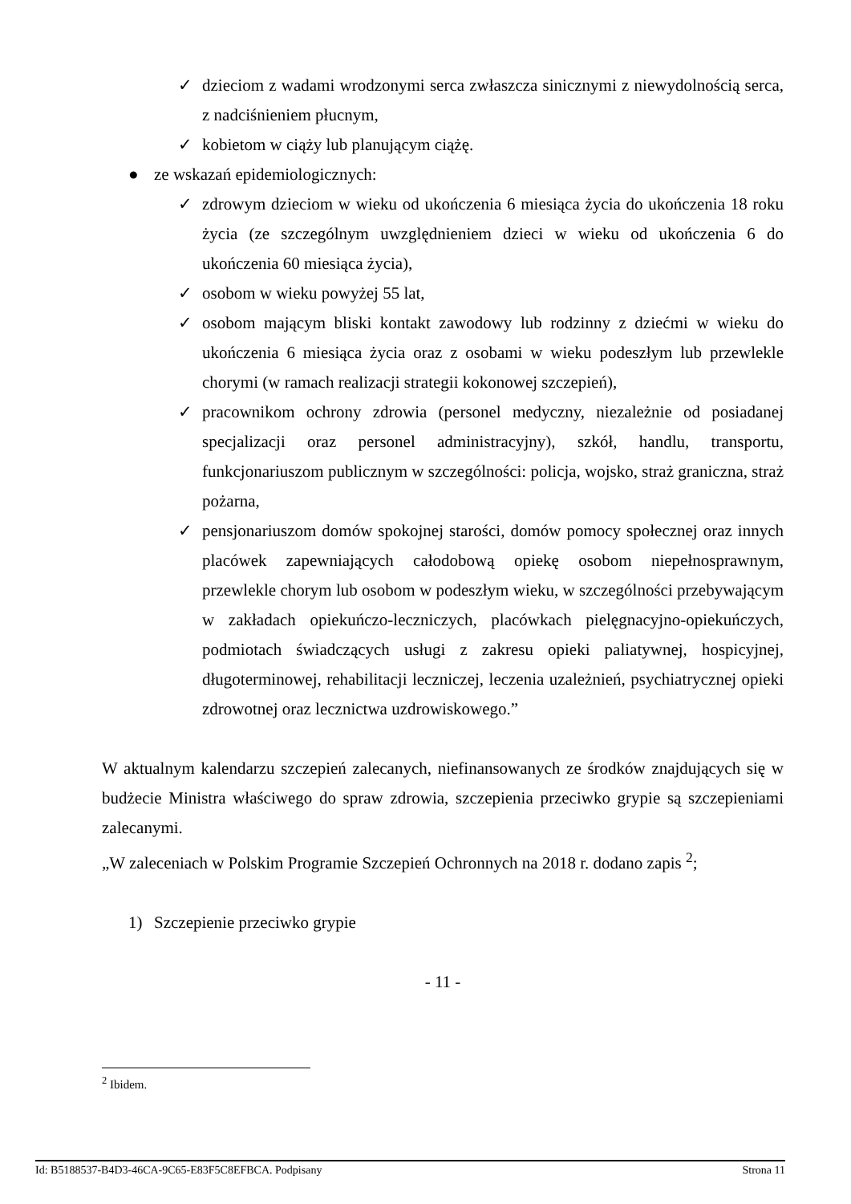✓ dzieciom z wadami wrodzonymi serca zwłaszcza sinicznymi z niewydolnością serca, z nadciśnieniem płucnym,
✓ kobietom w ciąży lub planującym ciążę.
● ze wskazań epidemiologicznych:
✓ zdrowym dzieciom w wieku od ukończenia 6 miesiąca życia do ukończenia 18 roku życia (ze szczególnym uwzględnieniem dzieci w wieku od ukończenia 6 do ukończenia 60 miesiąca życia),
✓ osobom w wieku powyżej 55 lat,
✓ osobom mającym bliski kontakt zawodowy lub rodzinny z dziećmi w wieku do ukończenia 6 miesiąca życia oraz z osobami w wieku podeszłym lub przewlekle chorymi (w ramach realizacji strategii kokonowej szczepień),
✓ pracownikom ochrony zdrowia (personel medyczny, niezależnie od posiadanej specjalizacji oraz personel administracyjny), szkół, handlu, transportu, funkcjonariuszom publicznym w szczególności: policja, wojsko, straż graniczna, straż pożarna,
✓ pensjonariuszom domów spokojnej starości, domów pomocy społecznej oraz innych placówek zapewniających całodobową opiekę osobom niepełnosprawnym, przewlekle chorym lub osobom w podeszłym wieku, w szczególności przebywającym w zakładach opiekuńczo-leczniczych, placówkach pielęgnacyjno-opiekuńczych, podmiotach świadczących usługi z zakresu opieki paliatywnej, hospicyjnej, długoterminowej, rehabilitacji leczniczej, leczenia uzależnień, psychiatrycznej opieki zdrowotnej oraz lecznictwa uzdrowiskowego.”
W aktualnym kalendarzu szczepień zalecanych, niefinansowanych ze środków znajdujących się w budżecie Ministra właściwego do spraw zdrowia, szczepienia przeciwko grypie są szczepieniami zalecanymi.
„W zaleceniach w Polskim Programie Szczepień Ochronnych na 2018 r. dodano zapis <sup>2</sup>;
1) Szczepienie przeciwko grypie
- 11 -
<sup>2</sup> Ibidem.
Id: B5188537-B4D3-46CA-9C65-E83F5C8EFBCA. Podpisany Strona 11